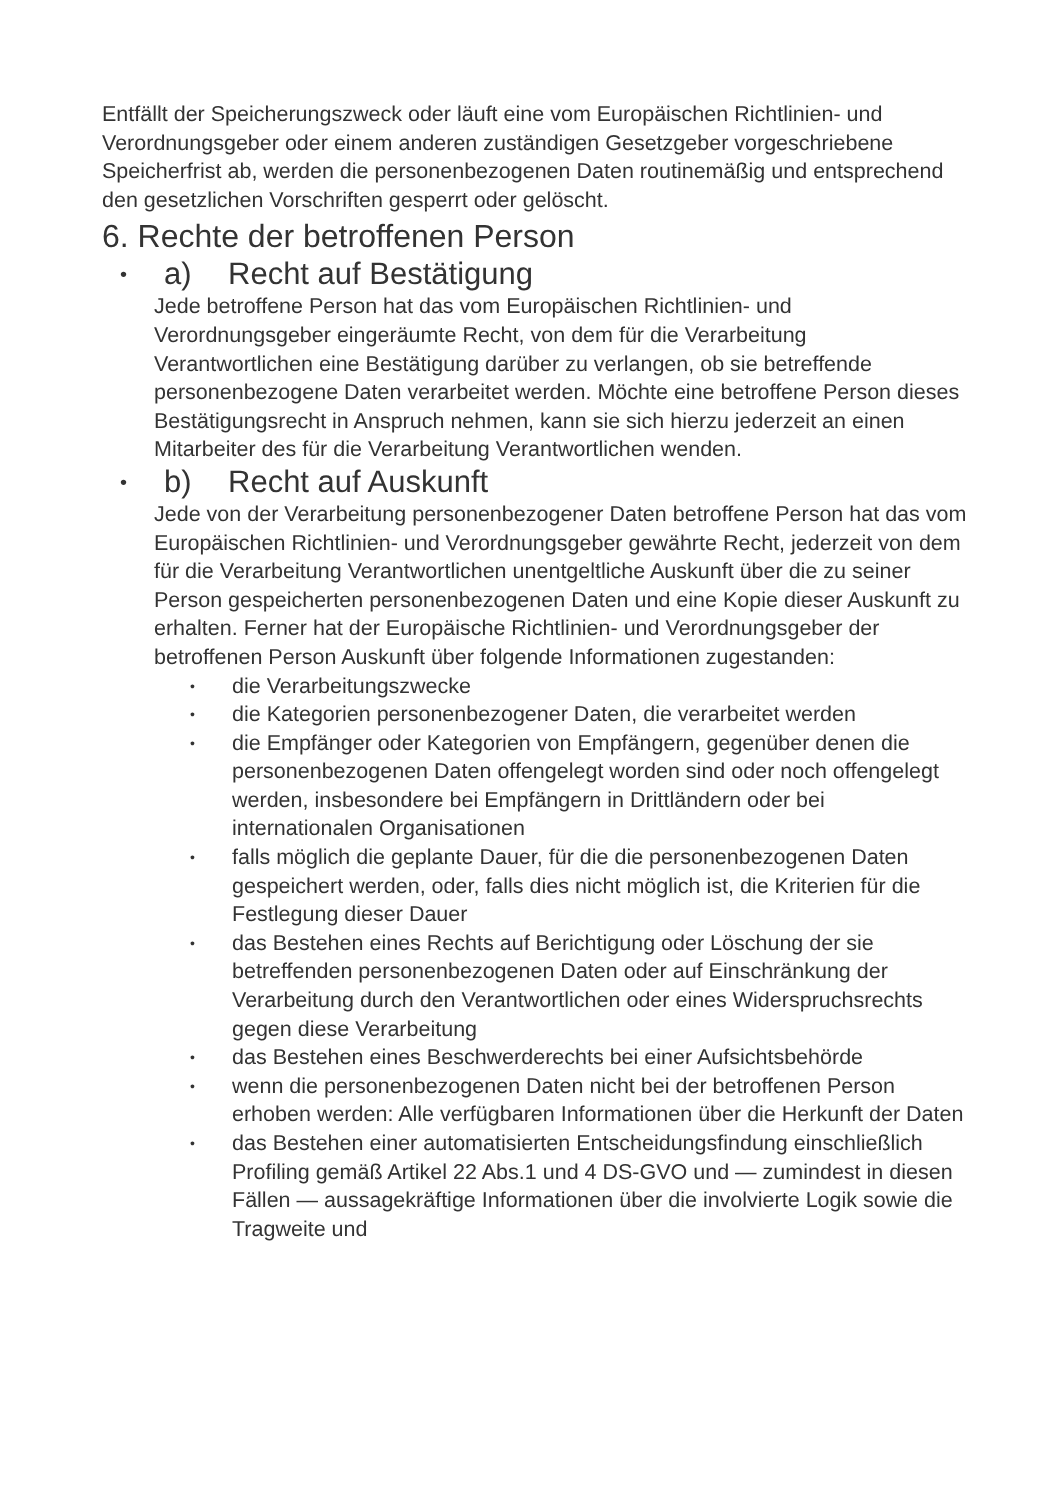Entfällt der Speicherungszweck oder läuft eine vom Europäischen Richtlinien- und Verordnungsgeber oder einem anderen zuständigen Gesetzgeber vorgeschriebene Speicherfrist ab, werden die personenbezogenen Daten routinemäßig und entsprechend den gesetzlichen Vorschriften gesperrt oder gelöscht.
6. Rechte der betroffenen Person
• a) Recht auf Bestätigung
Jede betroffene Person hat das vom Europäischen Richtlinien- und Verordnungsgeber eingeräumte Recht, von dem für die Verarbeitung Verantwortlichen eine Bestätigung darüber zu verlangen, ob sie betreffende personenbezogene Daten verarbeitet werden. Möchte eine betroffene Person dieses Bestätigungsrecht in Anspruch nehmen, kann sie sich hierzu jederzeit an einen Mitarbeiter des für die Verarbeitung Verantwortlichen wenden.
• b) Recht auf Auskunft
Jede von der Verarbeitung personenbezogener Daten betroffene Person hat das vom Europäischen Richtlinien- und Verordnungsgeber gewährte Recht, jederzeit von dem für die Verarbeitung Verantwortlichen unentgeltliche Auskunft über die zu seiner Person gespeicherten personenbezogenen Daten und eine Kopie dieser Auskunft zu erhalten. Ferner hat der Europäische Richtlinien- und Verordnungsgeber der betroffenen Person Auskunft über folgende Informationen zugestanden:
• die Verarbeitungszwecke
• die Kategorien personenbezogener Daten, die verarbeitet werden
• die Empfänger oder Kategorien von Empfängern, gegenüber denen die personenbezogenen Daten offengelegt worden sind oder noch offengelegt werden, insbesondere bei Empfängern in Drittländern oder bei internationalen Organisationen
• falls möglich die geplante Dauer, für die die personenbezogenen Daten gespeichert werden, oder, falls dies nicht möglich ist, die Kriterien für die Festlegung dieser Dauer
• das Bestehen eines Rechts auf Berichtigung oder Löschung der sie betreffenden personenbezogenen Daten oder auf Einschränkung der Verarbeitung durch den Verantwortlichen oder eines Widerspruchsrechts gegen diese Verarbeitung
• das Bestehen eines Beschwerderechts bei einer Aufsichtsbehörde
• wenn die personenbezogenen Daten nicht bei der betroffenen Person erhoben werden: Alle verfügbaren Informationen über die Herkunft der Daten
• das Bestehen einer automatisierten Entscheidungsfindung einschließlich Profiling gemäß Artikel 22 Abs.1 und 4 DS-GVO und — zumindest in diesen Fällen — aussagekräftige Informationen über die involvierte Logik sowie die Tragweite und